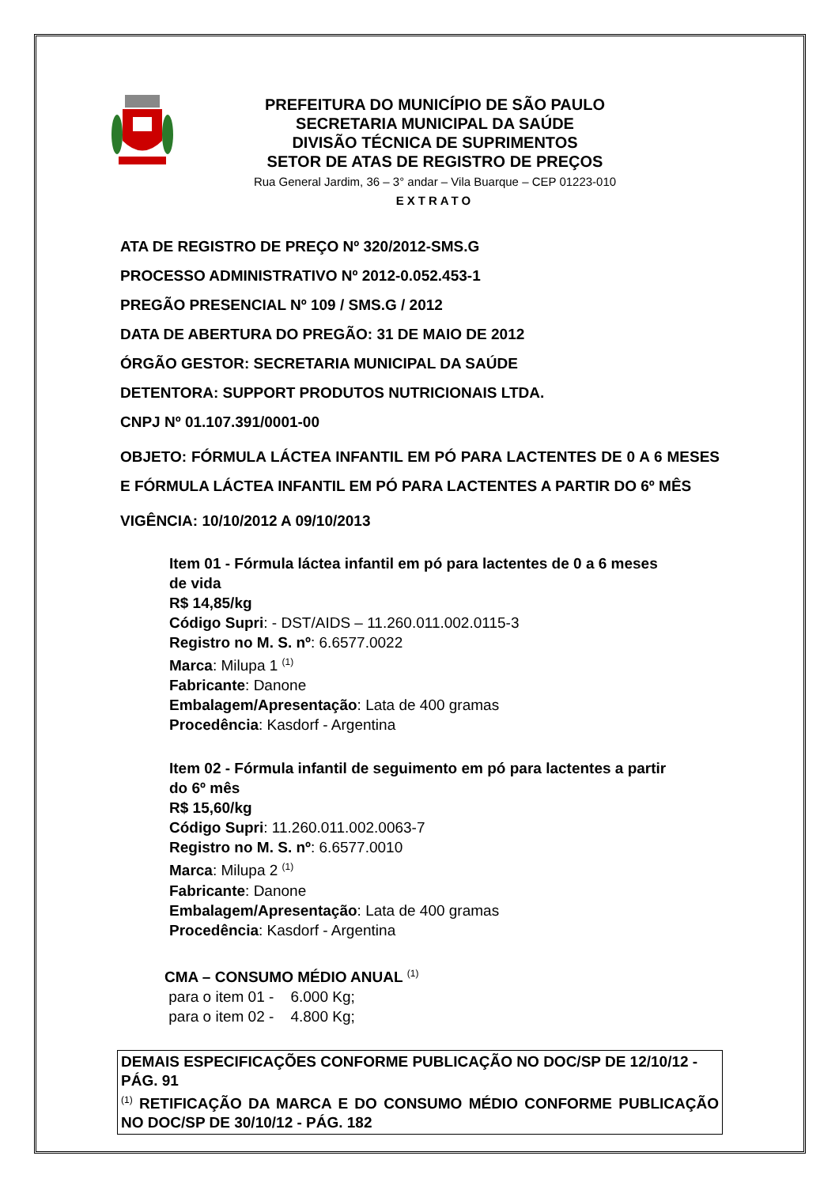PREFEITURA DO MUNICÍPIO DE SÃO PAULO
SECRETARIA MUNICIPAL DA SAÚDE
DIVISÃO TÉCNICA DE SUPRIMENTOS
SETOR DE ATAS DE REGISTRO DE PREÇOS
Rua General Jardim, 36 – 3° andar – Vila Buarque – CEP 01223-010
EXTRATO
ATA DE REGISTRO DE PREÇO Nº 320/2012-SMS.G
PROCESSO ADMINISTRATIVO Nº 2012-0.052.453-1
PREGÃO PRESENCIAL Nº 109 / SMS.G / 2012
DATA DE ABERTURA DO PREGÃO: 31 DE MAIO DE 2012
ÓRGÃO GESTOR: SECRETARIA MUNICIPAL DA SAÚDE
DETENTORA: SUPPORT PRODUTOS NUTRICIONAIS LTDA.
CNPJ Nº 01.107.391/0001-00
OBJETO: FÓRMULA LÁCTEA INFANTIL EM PÓ PARA LACTENTES DE 0 A 6 MESES E FÓRMULA LÁCTEA INFANTIL EM PÓ PARA LACTENTES A PARTIR DO 6º MÊS
VIGÊNCIA: 10/10/2012 A 09/10/2013
Item 01 - Fórmula láctea infantil em pó para lactentes de 0 a 6 meses de vida
R$ 14,85/kg
Código Supri: - DST/AIDS – 11.260.011.002.0115-3
Registro no M. S. nº: 6.6577.0022
Marca: Milupa 1 <sup>(1)</sup>
Fabricante: Danone
Embalagem/Apresentação: Lata de 400 gramas
Procedência: Kasdorf - Argentina
Item 02 - Fórmula infantil de seguimento em pó para lactentes a partir do 6º mês
R$ 15,60/kg
Código Supri: 11.260.011.002.0063-7
Registro no M. S. nº: 6.6577.0010
Marca: Milupa 2 <sup>(1)</sup>
Fabricante: Danone
Embalagem/Apresentação: Lata de 400 gramas
Procedência: Kasdorf - Argentina
CMA – CONSUMO MÉDIO ANUAL <sup>(1)</sup>
para o item 01 - 6.000 Kg;
para o item 02 - 4.800 Kg;
DEMAIS ESPECIFICAÇÕES CONFORME PUBLICAÇÃO NO DOC/SP DE 12/10/12 - PÁG. 91
<sup>(1)</sup> RETIFICAÇÃO DA MARCA E DO CONSUMO MÉDIO CONFORME PUBLICAÇÃO NO DOC/SP DE 30/10/12 - PÁG. 182